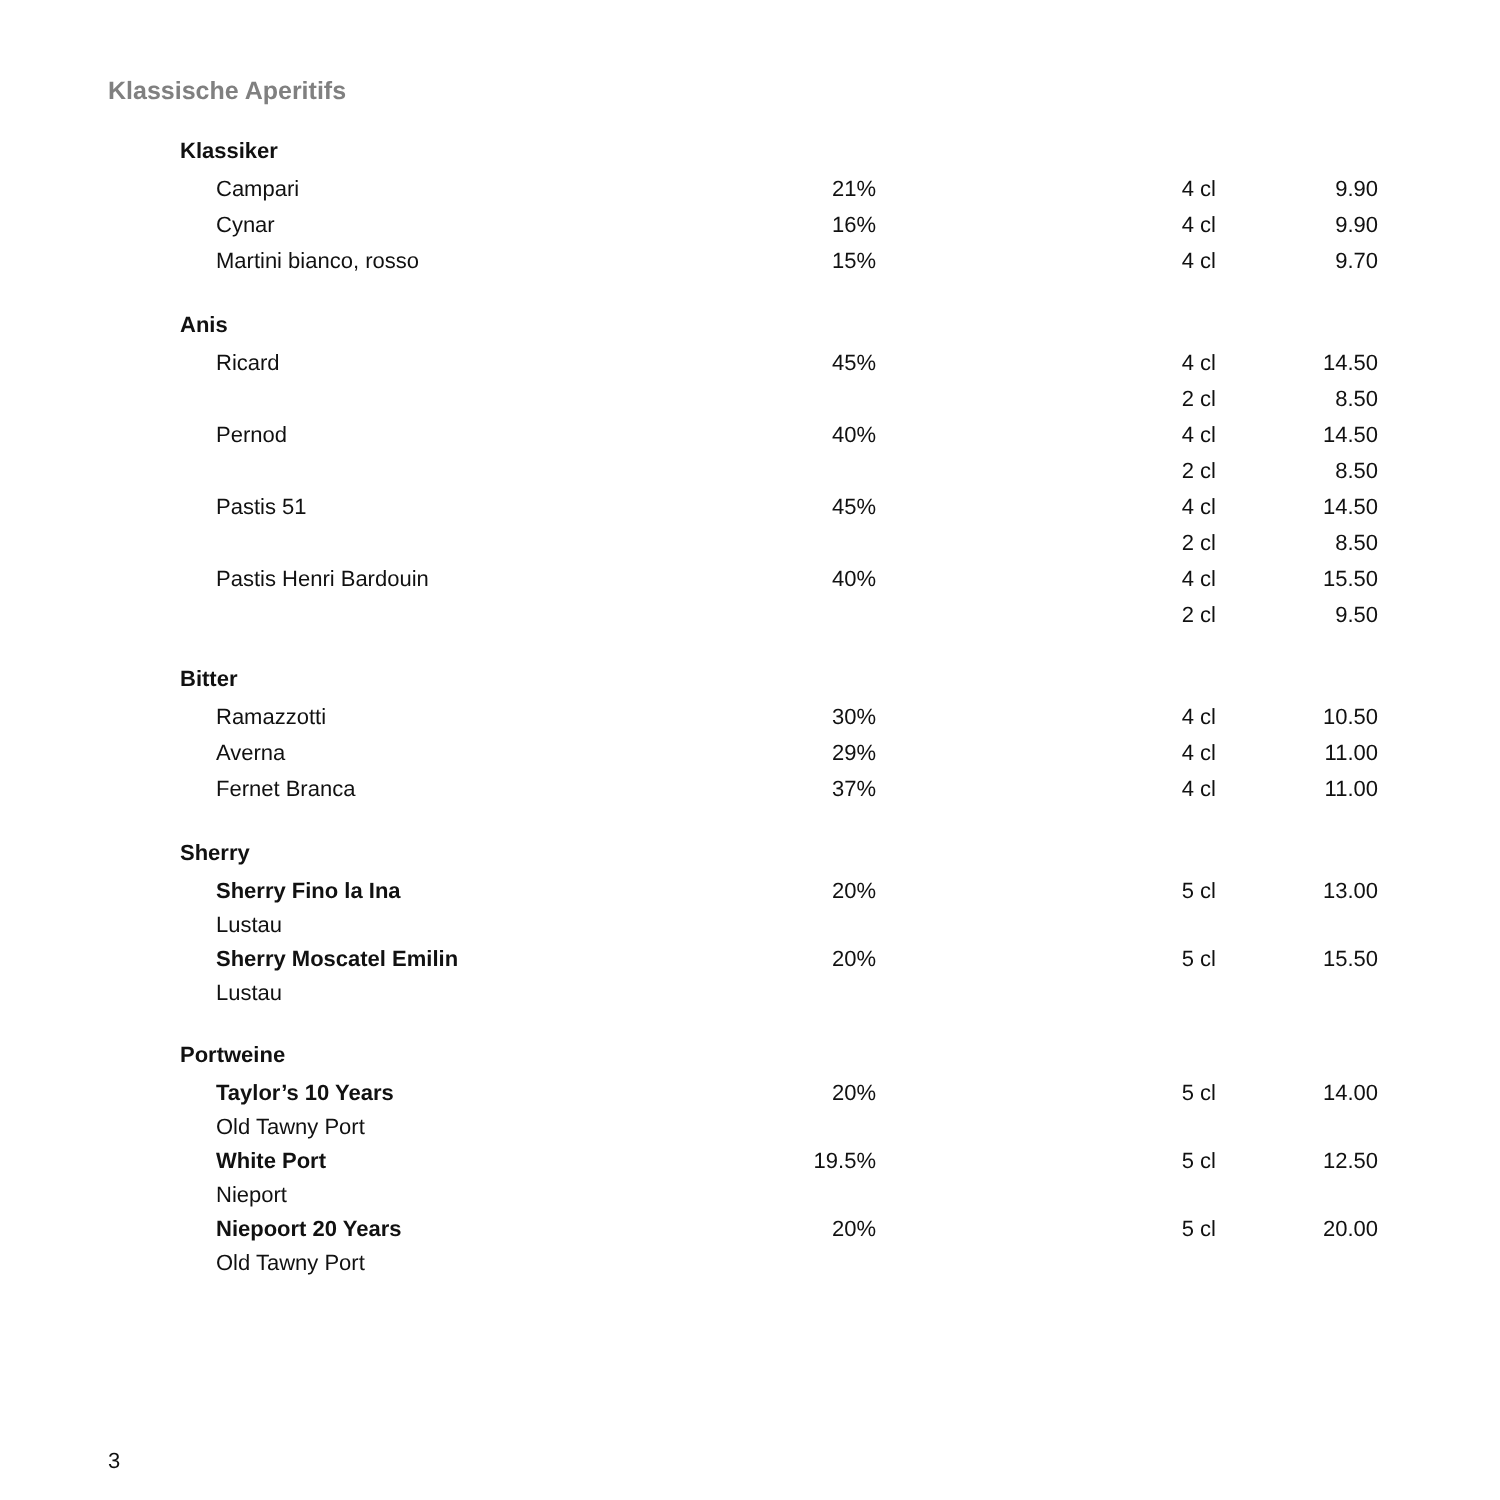Klassische Aperitifs
| Klassiker | | | |
| Campari | 21% | 4 cl | 9.90 |
| Cynar | 16% | 4 cl | 9.90 |
| Martini bianco, rosso | 15% | 4 cl | 9.70 |
| Anis | | | |
| Ricard | 45% | 4 cl | 14.50 |
| | | 2 cl | 8.50 |
| Pernod | 40% | 4 cl | 14.50 |
| | | 2 cl | 8.50 |
| Pastis 51 | 45% | 4 cl | 14.50 |
| | | 2 cl | 8.50 |
| Pastis Henri Bardouin | 40% | 4 cl | 15.50 |
| | | 2 cl | 9.50 |
| Bitter | | | |
| Ramazzotti | 30% | 4 cl | 10.50 |
| Averna | 29% | 4 cl | 11.00 |
| Fernet Branca | 37% | 4 cl | 11.00 |
| Sherry | | | |
| Sherry Fino la Ina | 20% | 5 cl | 13.00 |
| Lustau | | | |
| Sherry Moscatel Emilin | 20% | 5 cl | 15.50 |
| Lustau | | | |
| Portweine | | | |
| Taylor’s 10 Years | 20% | 5 cl | 14.00 |
| Old Tawny Port | | | |
| White Port | 19.5% | 5 cl | 12.50 |
| Nieport | | | |
| Niepoort 20 Years | 20% | 5 cl | 20.00 |
| Old Tawny Port | | | |
3